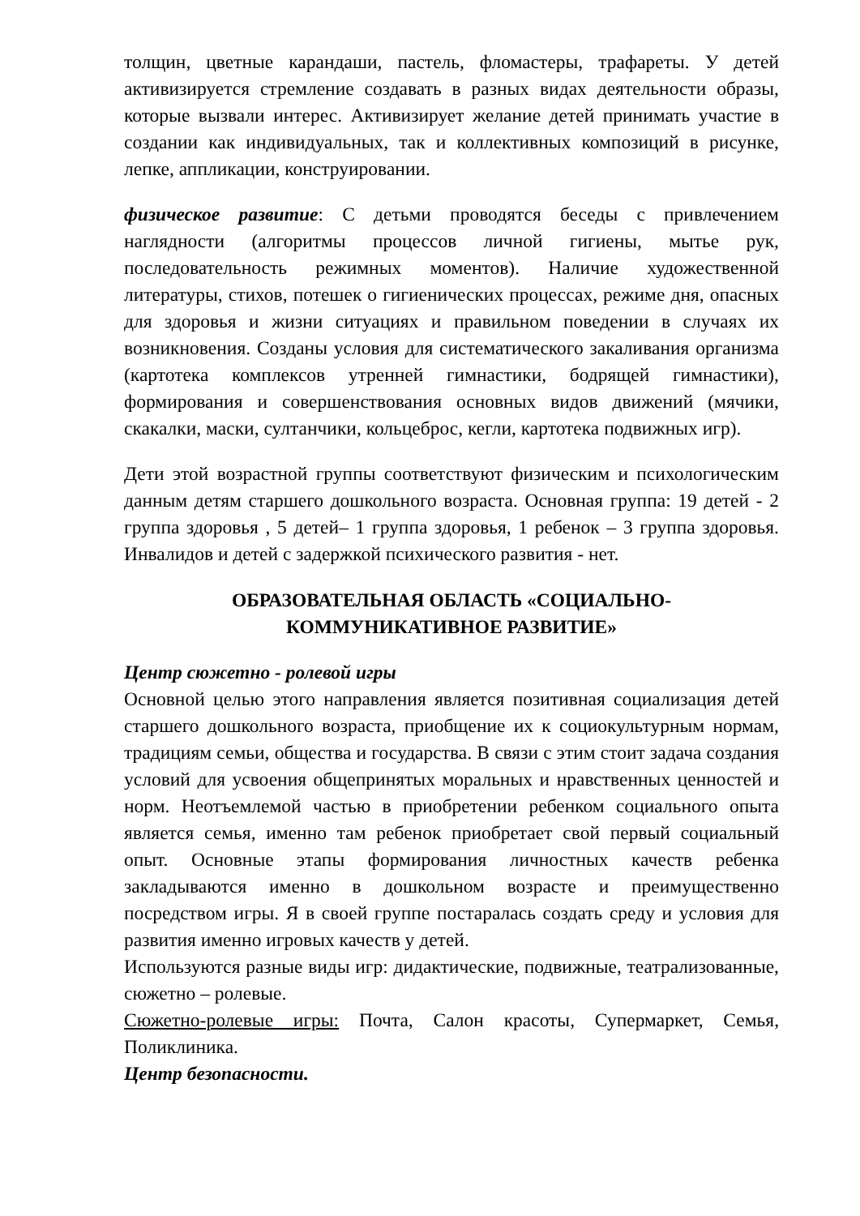толщин, цветные карандаши, пастель, фломастеры, трафареты. У детей активизируется стремление создавать в разных видах деятельности образы, которые вызвали интерес. Активизирует желание детей принимать участие в создании как индивидуальных, так и коллективных композиций в рисунке, лепке, аппликации, конструировании.
физическое развитие: С детьми проводятся беседы с привлечением наглядности (алгоритмы процессов личной гигиены, мытье рук, последовательность режимных моментов). Наличие художественной литературы, стихов, потешек о гигиенических процессах, режиме дня, опасных для здоровья и жизни ситуациях и правильном поведении в случаях их возникновения. Созданы условия для систематического закаливания организма (картотека комплексов утренней гимнастики, бодрящей гимнастики), формирования и совершенствования основных видов движений (мячики, скакалки, маски, султанчики, кольцеброс, кегли, картотека подвижных игр).
Дети этой возрастной группы соответствуют физическим и психологическим данным детям старшего дошкольного возраста. Основная группа: 19 детей - 2 группа здоровья , 5 детей– 1 группа здоровья, 1 ребенок – 3 группа здоровья. Инвалидов и детей с задержкой психического развития - нет.
ОБРАЗОВАТЕЛЬНАЯ ОБЛАСТЬ «СОЦИАЛЬНО-
КОММУНИКАТИВНОЕ РАЗВИТИЕ»
Центр сюжетно - ролевой игры
Основной целью этого направления является позитивная социализация детей старшего дошкольного возраста, приобщение их к социокультурным нормам, традициям семьи, общества и государства. В связи с этим стоит задача создания условий для усвоения общепринятых моральных и нравственных ценностей и норм. Неотъемлемой частью в приобретении ребенком социального опыта является семья, именно там ребенок приобретает свой первый социальный опыт. Основные этапы формирования личностных качеств ребенка закладываются именно в дошкольном возрасте и преимущественно посредством игры. Я в своей группе постаралась создать среду и условия для развития именно игровых качеств у детей.
Используются разные виды игр: дидактические, подвижные, театрализованные, сюжетно – ролевые.
Сюжетно-ролевые игры: Почта, Салон красоты, Супермаркет, Семья, Поликлиника.
Центр безопасности.